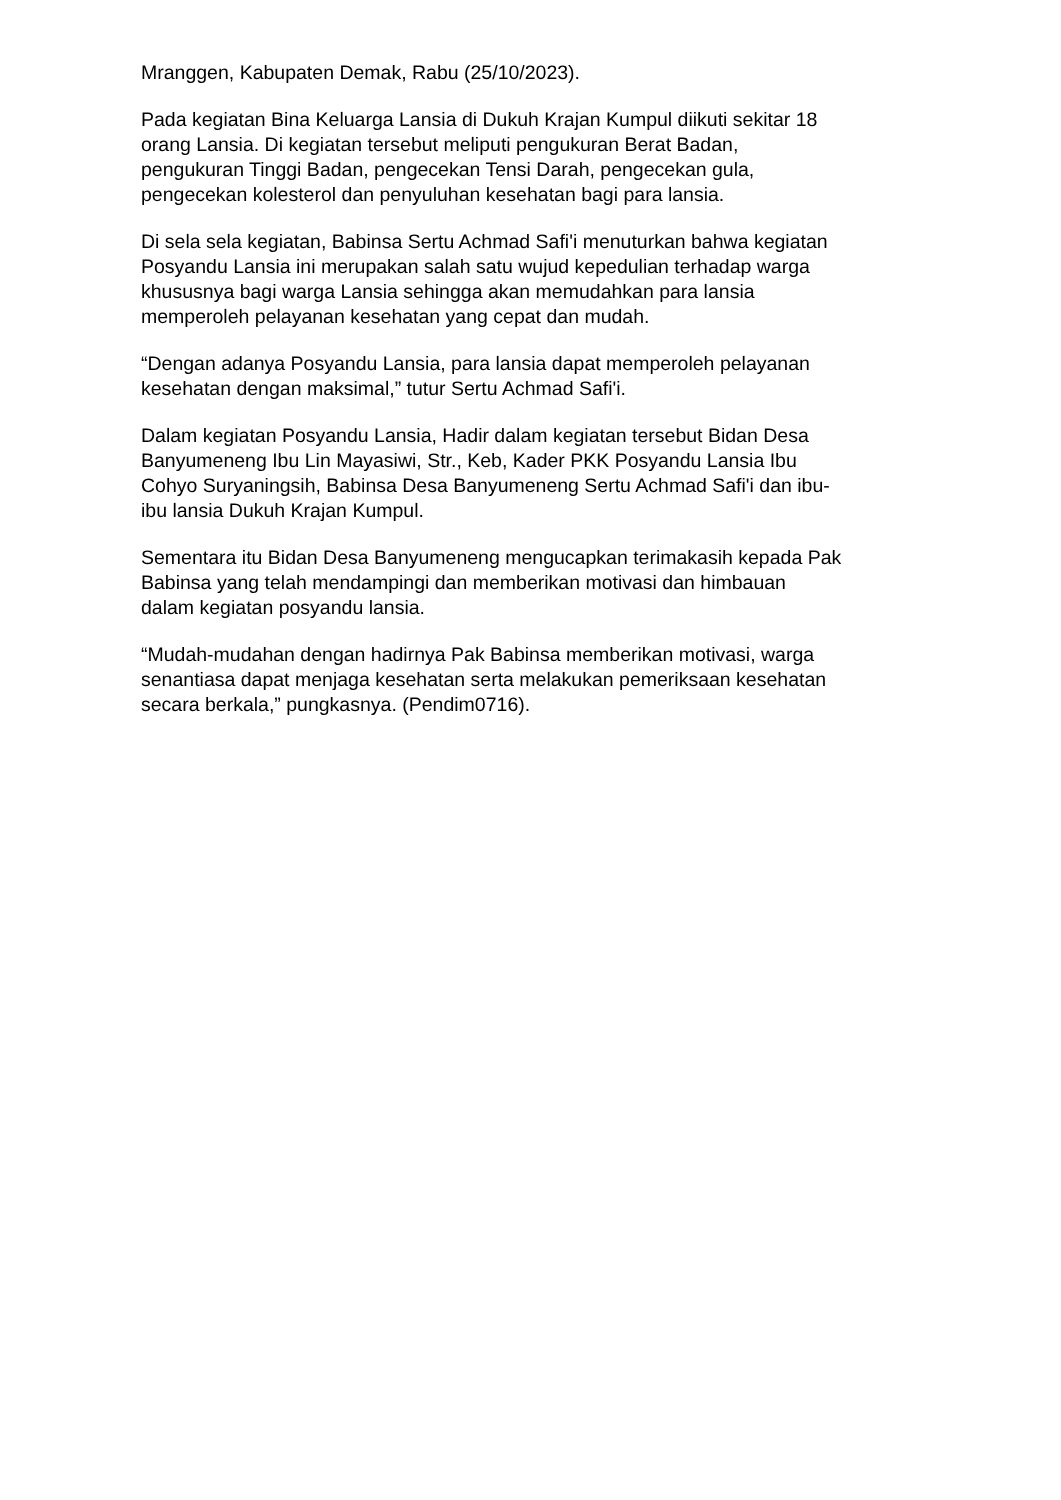Mranggen, Kabupaten Demak, Rabu (25/10/2023).
Pada kegiatan Bina Keluarga Lansia di Dukuh Krajan Kumpul diikuti sekitar 18 orang Lansia. Di kegiatan tersebut meliputi pengukuran Berat Badan, pengukuran Tinggi Badan, pengecekan Tensi Darah, pengecekan gula, pengecekan kolesterol dan penyuluhan kesehatan bagi para lansia.
Di sela sela kegiatan, Babinsa Sertu Achmad Safi'i menuturkan bahwa kegiatan Posyandu Lansia ini merupakan salah satu wujud kepedulian terhadap warga khususnya bagi warga Lansia sehingga akan memudahkan para lansia memperoleh pelayanan kesehatan yang cepat dan mudah.
“Dengan adanya Posyandu Lansia, para lansia dapat memperoleh pelayanan kesehatan dengan maksimal,” tutur Sertu Achmad Safi'i.
Dalam kegiatan Posyandu Lansia, Hadir dalam kegiatan tersebut Bidan Desa Banyumeneng Ibu Lin Mayasiwi, Str., Keb, Kader PKK Posyandu Lansia Ibu Cohyo Suryaningsih, Babinsa Desa Banyumeneng Sertu Achmad Safi'i dan ibu- ibu lansia Dukuh Krajan Kumpul.
Sementara itu Bidan Desa Banyumeneng mengucapkan terimakasih kepada Pak Babinsa yang telah mendampingi dan memberikan motivasi dan himbauan dalam kegiatan posyandu lansia.
“Mudah-mudahan dengan hadirnya Pak Babinsa memberikan motivasi, warga senantiasa dapat menjaga kesehatan serta melakukan pemeriksaan kesehatan secara berkala,” pungkasnya. (Pendim0716).